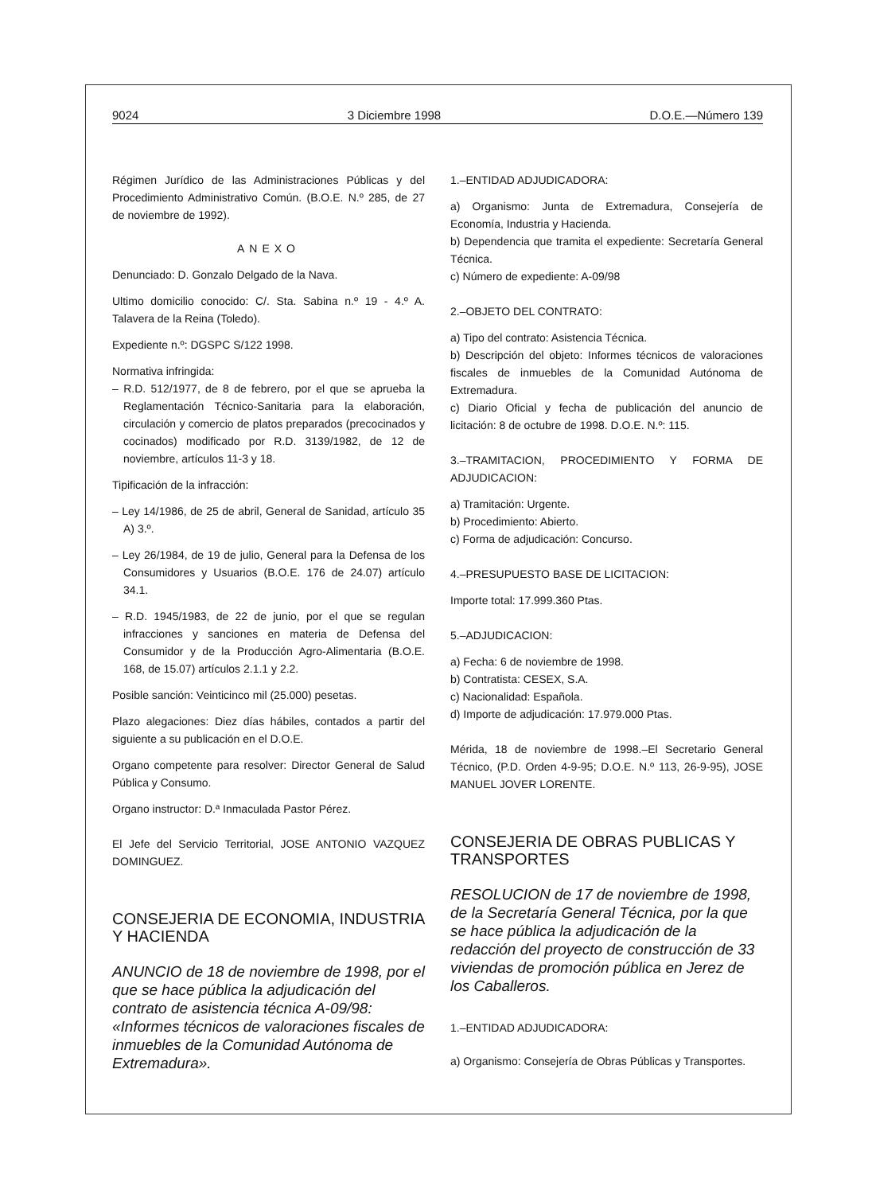9024 3 Diciembre 1998 D.O.E.—Número 139
Régimen Jurídico de las Administraciones Públicas y del Procedimiento Administrativo Común. (B.O.E. N.º 285, de 27 de noviembre de 1992).
ANEXO
Denunciado: D. Gonzalo Delgado de la Nava.
Ultimo domicilio conocido: C/. Sta. Sabina n.º 19 - 4.º A. Talavera de la Reina (Toledo).
Expediente n.º: DGSPC S/122 1998.
Normativa infringida:
– R.D. 512/1977, de 8 de febrero, por el que se aprueba la Reglamentación Técnico-Sanitaria para la elaboración, circulación y comercio de platos preparados (precocinados y cocinados) modificado por R.D. 3139/1982, de 12 de noviembre, artículos 11-3 y 18.
Tipificación de la infracción:
– Ley 14/1986, de 25 de abril, General de Sanidad, artículo 35 A) 3.º.
– Ley 26/1984, de 19 de julio, General para la Defensa de los Consumidores y Usuarios (B.O.E. 176 de 24.07) artículo 34.1.
– R.D. 1945/1983, de 22 de junio, por el que se regulan infracciones y sanciones en materia de Defensa del Consumidor y de la Producción Agro-Alimentaria (B.O.E. 168, de 15.07) artículos 2.1.1 y 2.2.
Posible sanción: Veinticinco mil (25.000) pesetas.
Plazo alegaciones: Diez días hábiles, contados a partir del siguiente a su publicación en el D.O.E.
Organo competente para resolver: Director General de Salud Pública y Consumo.
Organo instructor: D.ª Inmaculada Pastor Pérez.
El Jefe del Servicio Territorial, JOSE ANTONIO VAZQUEZ DOMINGUEZ.
CONSEJERIA DE ECONOMIA, INDUSTRIA Y HACIENDA
ANUNCIO de 18 de noviembre de 1998, por el que se hace pública la adjudicación del contrato de asistencia técnica A-09/98: «Informes técnicos de valoraciones fiscales de inmuebles de la Comunidad Autónoma de Extremadura».
1.–ENTIDAD ADJUDICADORA:
a) Organismo: Junta de Extremadura, Consejería de Economía, Industria y Hacienda.
b) Dependencia que tramita el expediente: Secretaría General Técnica.
c) Número de expediente: A-09/98
2.–OBJETO DEL CONTRATO:
a) Tipo del contrato: Asistencia Técnica.
b) Descripción del objeto: Informes técnicos de valoraciones fiscales de inmuebles de la Comunidad Autónoma de Extremadura.
c) Diario Oficial y fecha de publicación del anuncio de licitación: 8 de octubre de 1998. D.O.E. N.º: 115.
3.–TRAMITACION, PROCEDIMIENTO Y FORMA DE ADJUDICACION:
a) Tramitación: Urgente.
b) Procedimiento: Abierto.
c) Forma de adjudicación: Concurso.
4.–PRESUPUESTO BASE DE LICITACION:
Importe total: 17.999.360 Ptas.
5.–ADJUDICACION:
a) Fecha: 6 de noviembre de 1998.
b) Contratista: CESEX, S.A.
c) Nacionalidad: Española.
d) Importe de adjudicación: 17.979.000 Ptas.
Mérida, 18 de noviembre de 1998.–El Secretario General Técnico, (P.D. Orden 4-9-95; D.O.E. N.º 113, 26-9-95), JOSE MANUEL JOVER LORENTE.
CONSEJERIA DE OBRAS PUBLICAS Y TRANSPORTES
RESOLUCION de 17 de noviembre de 1998, de la Secretaría General Técnica, por la que se hace pública la adjudicación de la redacción del proyecto de construcción de 33 viviendas de promoción pública en Jerez de los Caballeros.
1.–ENTIDAD ADJUDICADORA:
a) Organismo: Consejería de Obras Públicas y Transportes.